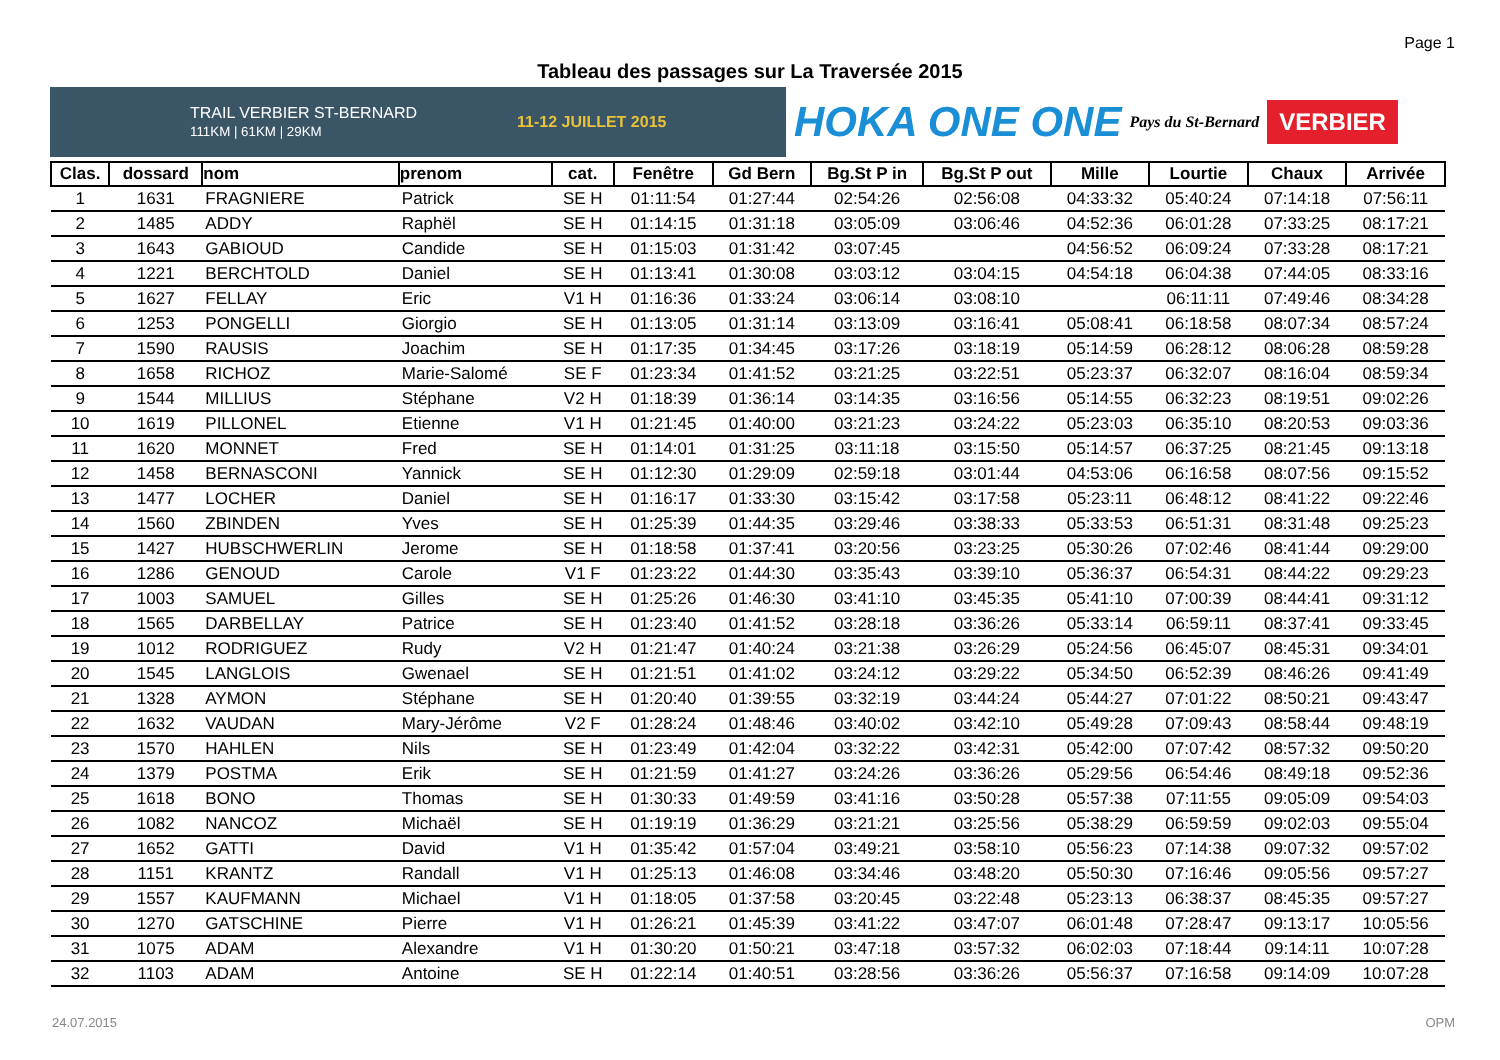Page 1
Tableau des passages sur La Traversée 2015
TRAIL VERBIER ST-BERNARD
111KM | 61KM | 29KM 11-12 JUILLET 2015
HOKA ONE ONE
Pays du St-Bernard
VERBIER
| Clas. | dossard | nom | prenom | cat. | Fenêtre | Gd Bern | Bg.St P in | Bg.St P out | Mille | Lourtie | Chaux | Arrivée |
| --- | --- | --- | --- | --- | --- | --- | --- | --- | --- | --- | --- | --- |
| 1 | 1631 | FRAGNIERE | Patrick | SE H | 01:11:54 | 01:27:44 | 02:54:26 | 02:56:08 | 04:33:32 | 05:40:24 | 07:14:18 | 07:56:11 |
| 2 | 1485 | ADDY | Raphël | SE H | 01:14:15 | 01:31:18 | 03:05:09 | 03:06:46 | 04:52:36 | 06:01:28 | 07:33:25 | 08:17:21 |
| 3 | 1643 | GABIOUD | Candide | SE H | 01:15:03 | 01:31:42 | 03:07:45 | | 04:56:52 | 06:09:24 | 07:33:28 | 08:17:21 |
| 4 | 1221 | BERCHTOLD | Daniel | SE H | 01:13:41 | 01:30:08 | 03:03:12 | 03:04:15 | 04:54:18 | 06:04:38 | 07:44:05 | 08:33:16 |
| 5 | 1627 | FELLAY | Eric | V1 H | 01:16:36 | 01:33:24 | 03:06:14 | 03:08:10 | | 06:11:11 | 07:49:46 | 08:34:28 |
| 6 | 1253 | PONGELLI | Giorgio | SE H | 01:13:05 | 01:31:14 | 03:13:09 | 03:16:41 | 05:08:41 | 06:18:58 | 08:07:34 | 08:57:24 |
| 7 | 1590 | RAUSIS | Joachim | SE H | 01:17:35 | 01:34:45 | 03:17:26 | 03:18:19 | 05:14:59 | 06:28:12 | 08:06:28 | 08:59:28 |
| 8 | 1658 | RICHOZ | Marie-Salomé | SE F | 01:23:34 | 01:41:52 | 03:21:25 | 03:22:51 | 05:23:37 | 06:32:07 | 08:16:04 | 08:59:34 |
| 9 | 1544 | MILLIUS | Stéphane | V2 H | 01:18:39 | 01:36:14 | 03:14:35 | 03:16:56 | 05:14:55 | 06:32:23 | 08:19:51 | 09:02:26 |
| 10 | 1619 | PILLONEL | Etienne | V1 H | 01:21:45 | 01:40:00 | 03:21:23 | 03:24:22 | 05:23:03 | 06:35:10 | 08:20:53 | 09:03:36 |
| 11 | 1620 | MONNET | Fred | SE H | 01:14:01 | 01:31:25 | 03:11:18 | 03:15:50 | 05:14:57 | 06:37:25 | 08:21:45 | 09:13:18 |
| 12 | 1458 | BERNASCONI | Yannick | SE H | 01:12:30 | 01:29:09 | 02:59:18 | 03:01:44 | 04:53:06 | 06:16:58 | 08:07:56 | 09:15:52 |
| 13 | 1477 | LOCHER | Daniel | SE H | 01:16:17 | 01:33:30 | 03:15:42 | 03:17:58 | 05:23:11 | 06:48:12 | 08:41:22 | 09:22:46 |
| 14 | 1560 | ZBINDEN | Yves | SE H | 01:25:39 | 01:44:35 | 03:29:46 | 03:38:33 | 05:33:53 | 06:51:31 | 08:31:48 | 09:25:23 |
| 15 | 1427 | HUBSCHWERLIN | Jerome | SE H | 01:18:58 | 01:37:41 | 03:20:56 | 03:23:25 | 05:30:26 | 07:02:46 | 08:41:44 | 09:29:00 |
| 16 | 1286 | GENOUD | Carole | V1 F | 01:23:22 | 01:44:30 | 03:35:43 | 03:39:10 | 05:36:37 | 06:54:31 | 08:44:22 | 09:29:23 |
| 17 | 1003 | SAMUEL | Gilles | SE H | 01:25:26 | 01:46:30 | 03:41:10 | 03:45:35 | 05:41:10 | 07:00:39 | 08:44:41 | 09:31:12 |
| 18 | 1565 | DARBELLAY | Patrice | SE H | 01:23:40 | 01:41:52 | 03:28:18 | 03:36:26 | 05:33:14 | 06:59:11 | 08:37:41 | 09:33:45 |
| 19 | 1012 | RODRIGUEZ | Rudy | V2 H | 01:21:47 | 01:40:24 | 03:21:38 | 03:26:29 | 05:24:56 | 06:45:07 | 08:45:31 | 09:34:01 |
| 20 | 1545 | LANGLOIS | Gwenael | SE H | 01:21:51 | 01:41:02 | 03:24:12 | 03:29:22 | 05:34:50 | 06:52:39 | 08:46:26 | 09:41:49 |
| 21 | 1328 | AYMON | Stéphane | SE H | 01:20:40 | 01:39:55 | 03:32:19 | 03:44:24 | 05:44:27 | 07:01:22 | 08:50:21 | 09:43:47 |
| 22 | 1632 | VAUDAN | Mary-Jérôme | V2 F | 01:28:24 | 01:48:46 | 03:40:02 | 03:42:10 | 05:49:28 | 07:09:43 | 08:58:44 | 09:48:19 |
| 23 | 1570 | HAHLEN | Nils | SE H | 01:23:49 | 01:42:04 | 03:32:22 | 03:42:31 | 05:42:00 | 07:07:42 | 08:57:32 | 09:50:20 |
| 24 | 1379 | POSTMA | Erik | SE H | 01:21:59 | 01:41:27 | 03:24:26 | 03:36:26 | 05:29:56 | 06:54:46 | 08:49:18 | 09:52:36 |
| 25 | 1618 | BONO | Thomas | SE H | 01:30:33 | 01:49:59 | 03:41:16 | 03:50:28 | 05:57:38 | 07:11:55 | 09:05:09 | 09:54:03 |
| 26 | 1082 | NANCOZ | Michaël | SE H | 01:19:19 | 01:36:29 | 03:21:21 | 03:25:56 | 05:38:29 | 06:59:59 | 09:02:03 | 09:55:04 |
| 27 | 1652 | GATTI | David | V1 H | 01:35:42 | 01:57:04 | 03:49:21 | 03:58:10 | 05:56:23 | 07:14:38 | 09:07:32 | 09:57:02 |
| 28 | 1151 | KRANTZ | Randall | V1 H | 01:25:13 | 01:46:08 | 03:34:46 | 03:48:20 | 05:50:30 | 07:16:46 | 09:05:56 | 09:57:27 |
| 29 | 1557 | KAUFMANN | Michael | V1 H | 01:18:05 | 01:37:58 | 03:20:45 | 03:22:48 | 05:23:13 | 06:38:37 | 08:45:35 | 09:57:27 |
| 30 | 1270 | GATSCHINE | Pierre | V1 H | 01:26:21 | 01:45:39 | 03:41:22 | 03:47:07 | 06:01:48 | 07:28:47 | 09:13:17 | 10:05:56 |
| 31 | 1075 | ADAM | Alexandre | V1 H | 01:30:20 | 01:50:21 | 03:47:18 | 03:57:32 | 06:02:03 | 07:18:44 | 09:14:11 | 10:07:28 |
| 32 | 1103 | ADAM | Antoine | SE H | 01:22:14 | 01:40:51 | 03:28:56 | 03:36:26 | 05:56:37 | 07:16:58 | 09:14:09 | 10:07:28 |
24.07.2015 OPM